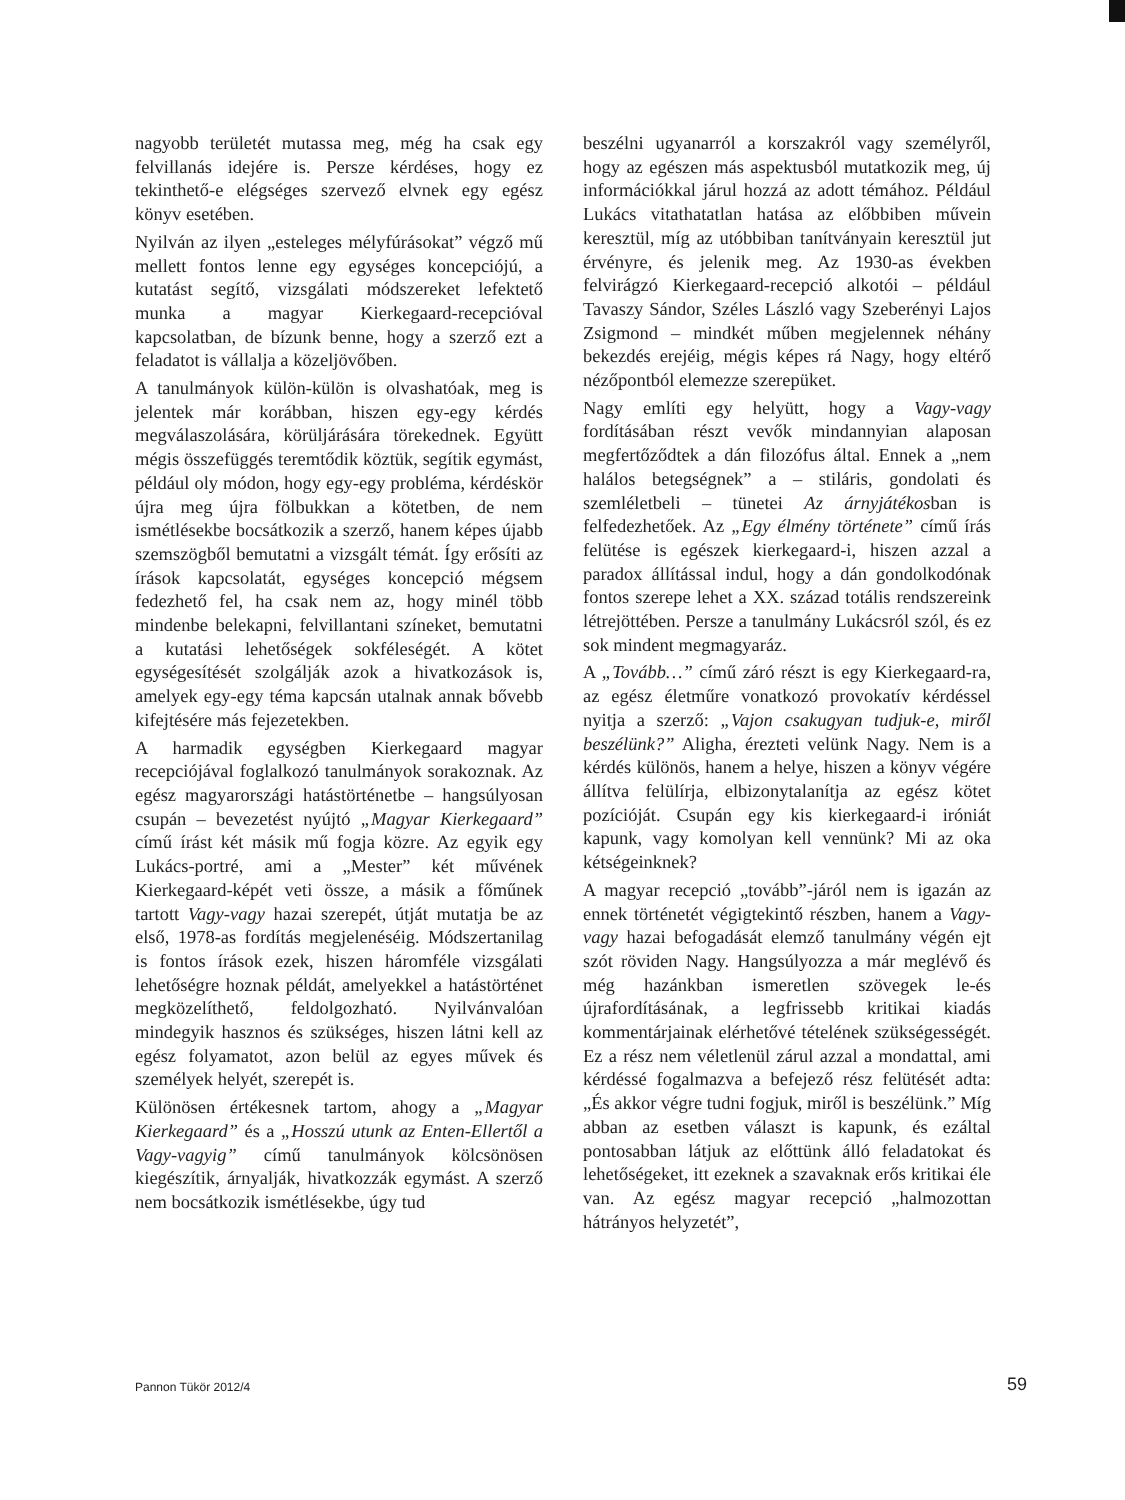nagyobb területét mutassa meg, még ha csak egy felvillanás idejére is. Persze kérdéses, hogy ez tekinthető-e elégséges szervező elvnek egy egész könyv esetében.
Nyilván az ilyen „esteleges mélyfúrásokat” végző mű mellett fontos lenne egy egységes koncepciójú, a kutatást segítő, vizsgálati módszereket lefektető munka a magyar Kierkegaard-recepcióval kapcsolatban, de bízunk benne, hogy a szerző ezt a feladatot is vállalja a közeljövőben.
A tanulmányok külön-külön is olvashatóak, meg is jelentek már korábban, hiszen egy-egy kérdés megválaszolására, körüljárására törekednek. Együtt mégis összefüggés teremtődik köztük, segítik egymást, például oly módon, hogy egy-egy probléma, kérdéskör újra meg újra fölbukkan a kötetben, de nem ismétlésekbe bocsátkozik a szerző, hanem képes újabb szemszögből bemutatni a vizsgált témát. Így erősíti az írások kapcsolatát, egységes koncepció mégsem fedezhető fel, ha csak nem az, hogy minél több mindenbe belekapni, felvillantani színeket, bemutatni a kutatási lehetőségek sokféleségét. A kötet egységesítését szolgálják azok a hivatkozások is, amelyek egy-egy téma kapcsán utalnak annak bővebb kifejtésére más fejezetekben.
A harmadik egységben Kierkegaard magyar recepciójával foglalkozó tanulmányok sorakoznak. Az egész magyarországi hatástörténetbe – hangsúlyosan csupán – bevezetést nyújtó „Magyar Kierkegaard” című írást két másik mű fogja közre. Az egyik egy Lukács-portré, ami a „Mester” két művének Kierkegaard-képét veti össze, a másik a főműnek tartott Vagy-vagy hazai szerepét, útját mutatja be az első, 1978-as fordítás megjelenéséig. Módszertanilag is fontos írások ezek, hiszen háromféle vizsgálati lehetőségre hoznak példát, amelyekkel a hatástörténet megközelíthető, feldolgozható. Nyilvánvalóan mindegyik hasznos és szükséges, hiszen látni kell az egész folyamatot, azon belül az egyes művek és személyek helyét, szerepét is.
Különösen értékesnek tartom, ahogy a „Magyar Kierkegaard” és a „Hosszú utunk az Enten-Ellertől a Vagy-vagyig” című tanulmányok kölcsönösen kiegészítik, árnyalják, hivatkozzák egymást. A szerző nem bocsátkozik ismétlésekbe, úgy tud
beszélni ugyanarról a korszakról vagy személyről, hogy az egészen más aspektusból mutatkozik meg, új információkkal járul hozzá az adott témához. Például Lukács vitathatatlan hatása az előbbiben művein keresztül, míg az utóbbiban tanítványain keresztül jut érvényre, és jelenik meg. Az 1930-as években felvirágzó Kierkegaard-recepció alkotói – például Tavaszy Sándor, Széles László vagy Szeberényi Lajos Zsigmond – mindkét műben megjelennek néhány bekezdés erejéig, mégis képes rá Nagy, hogy eltérő nézőpontból elemezze szerepüket.
Nagy említi egy helyütt, hogy a Vagy-vagy fordításában részt vevők mindannyian alaposan megfertőződtek a dán filozófus által. Ennek a „nem halálos betegségnek” a – stiláris, gondolati és szemléletbeli – tünetei Az árnyjátékosban is felfedezhetőek. Az „Egy élmény története” című írás felütése is egészek kierkegaard-i, hiszen azzal a paradox állítással indul, hogy a dán gondolkodónak fontos szerepe lehet a XX. század totális rendszereink létrejöttében. Persze a tanulmány Lukácsról szól, és ez sok mindent megmagyaráz.
A „Tovább…” című záró részt is egy Kierkegaard-ra, az egész életműre vonatkozó provokatív kérdéssel nyitja a szerző: „Vajon csakugyan tudjuk-e, miről beszélünk?” Aligha, érezteti velünk Nagy. Nem is a kérdés különös, hanem a helye, hiszen a könyv végére állítva felülírja, elbizonytalanítja az egész kötet pozícióját. Csupán egy kis kierkegaard-i iróniát kapunk, vagy komolyan kell vennünk? Mi az oka kétségeinknek?
A magyar recepció „tovább”-járól nem is igazán az ennek történetét végigtekintő részben, hanem a Vagy-vagy hazai befogadását elemző tanulmány végén ejt szót röviden Nagy. Hangsúlyozza a már meglévő és még hazánkban ismeretlen szövegek le-és újrafordításának, a legfrissebb kritikai kiadás kommentárjainak elérhetővé tételének szükségességét. Ez a rész nem véletlenül zárul azzal a mondattal, ami kérdéssé fogalmazva a befejező rész felütését adta: „És akkor végre tudni fogjuk, miről is beszélünk.” Míg abban az esetben választ is kapunk, és ezáltal pontosabban látjuk az előttünk álló feladatokat és lehetőségeket, itt ezeknek a szavaknak erős kritikai éle van. Az egész magyar recepció „halmozottan hátrányos helyzetét”,
Pannon Tükör 2012/4 59